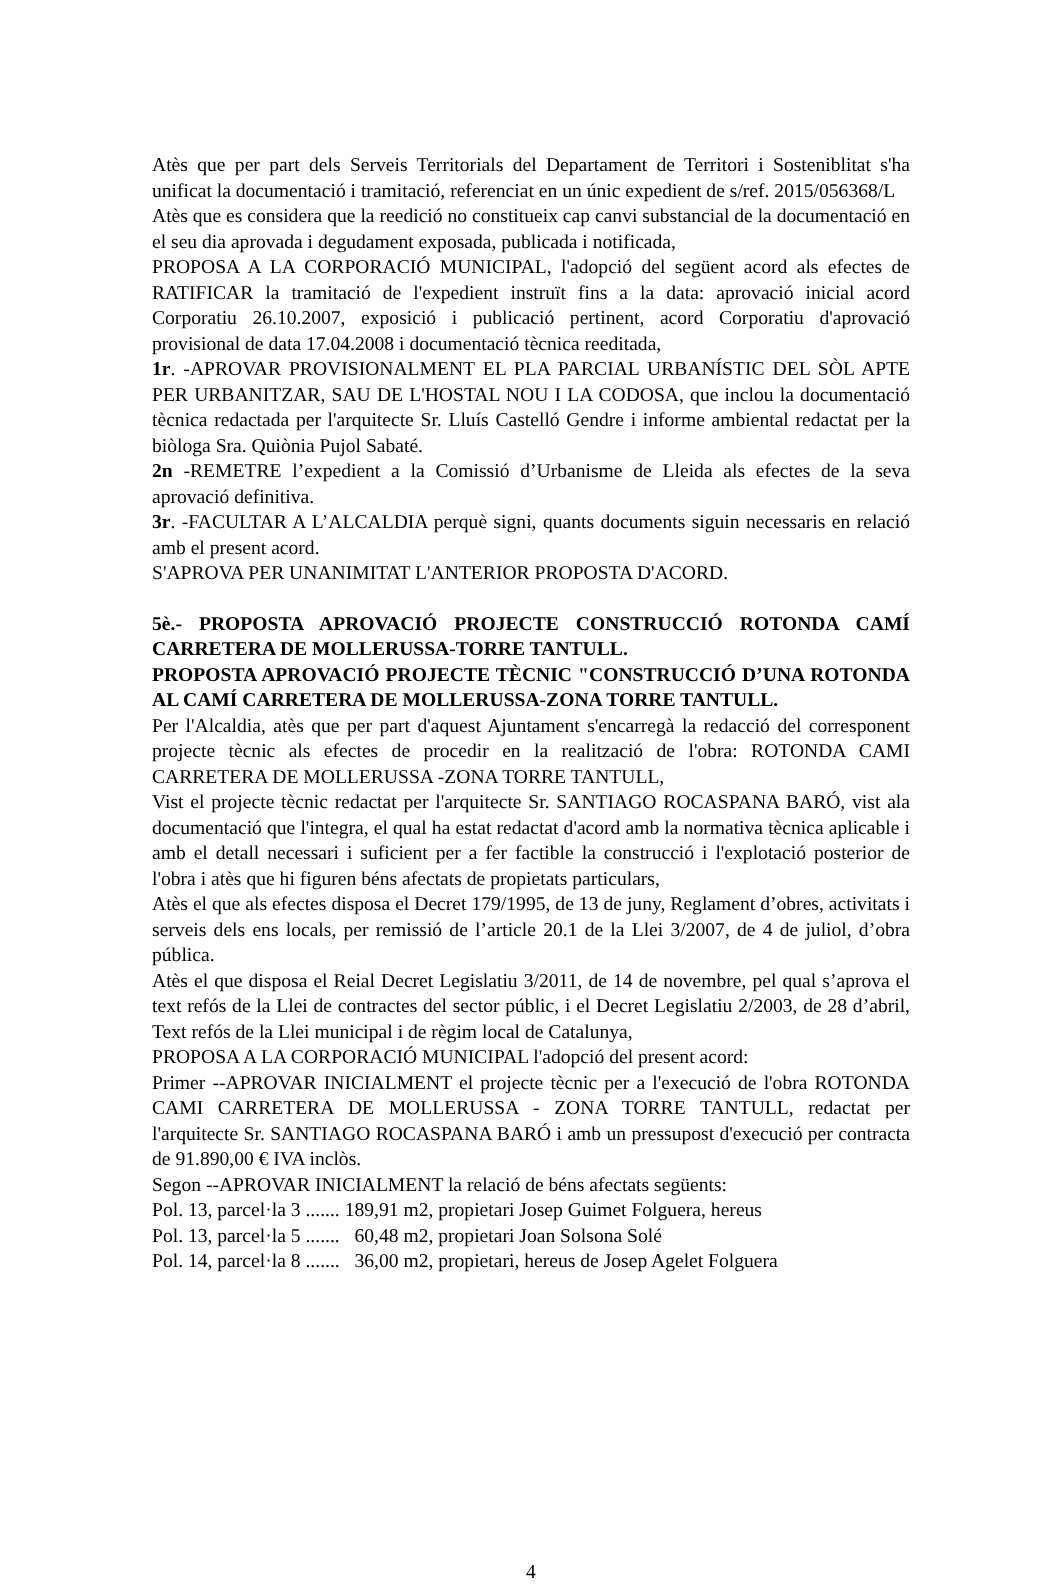Atès que per part dels Serveis Territorials del Departament de Territori i Sosteniblitat s'ha unificat la documentació i tramitació, referenciat en un únic expedient de s/ref. 2015/056368/L
Atès que es considera que la reedició no constitueix cap canvi substancial de la documentació en el seu dia aprovada i degudament exposada, publicada i notificada,
PROPOSA A LA CORPORACIÓ MUNICIPAL, l'adopció del següent acord als efectes de RATIFICAR la tramitació de l'expedient instruït fins a la data: aprovació inicial acord Corporatiu 26.10.2007, exposició i publicació pertinent, acord Corporatiu d'aprovació provisional de data 17.04.2008 i documentació tècnica reeditada,
1r. -APROVAR PROVISIONALMENT EL PLA PARCIAL URBANÍSTIC DEL SÒL APTE PER URBANITZAR, SAU DE L'HOSTAL NOU I LA CODOSA, que inclou la documentació tècnica redactada per l'arquitecte Sr. Lluís Castelló Gendre i informe ambiental redactat per la biòloga Sra. Quiònia Pujol Sabaté.
2n -REMETRE l’expedient a la Comissió d’Urbanisme de Lleida als efectes de la seva aprovació definitiva.
3r. -FACULTAR A L’ALCALDIA perquè signi, quants documents siguin necessaris en relació amb el present acord.
S'APROVA PER UNANIMITAT L'ANTERIOR PROPOSTA D'ACORD.
5è.- PROPOSTA APROVACIÓ PROJECTE CONSTRUCCIÓ ROTONDA CAMÍ CARRETERA DE MOLLERUSSA-TORRE TANTULL.
PROPOSTA APROVACIÓ PROJECTE TÈCNIC "CONSTRUCCIÓ D’UNA ROTONDA AL CAMÍ CARRETERA DE MOLLERUSSA-ZONA TORRE TANTULL.
Per l'Alcaldia, atès que per part d'aquest Ajuntament s'encarregà la redacció del corresponent projecte tècnic als efectes de procedir en la realització de l'obra: ROTONDA CAMI CARRETERA DE MOLLERUSSA -ZONA TORRE TANTULL,
Vist el projecte tècnic redactat per l'arquitecte Sr. SANTIAGO ROCASPANA BARÓ, vist ala documentació que l'integra, el qual ha estat redactat d'acord amb la normativa tècnica aplicable i amb el detall necessari i suficient per a fer factible la construcció i l'explotació posterior de l'obra i atès que hi figuren béns afectats de propietats particulars,
Atès el que als efectes disposa el Decret 179/1995, de 13 de juny, Reglament d’obres, activitats i serveis dels ens locals, per remissió de l’article 20.1 de la Llei 3/2007, de 4 de juliol, d’obra pública.
Atès el que disposa el Reial Decret Legislatiu 3/2011, de 14 de novembre, pel qual s’aprova el text refós de la Llei de contractes del sector públic, i el Decret Legislatiu 2/2003, de 28 d’abril, Text refós de la Llei municipal i de règim local de Catalunya,
PROPOSA A LA CORPORACIÓ MUNICIPAL l'adopció del present acord:
Primer --APROVAR INICIALMENT el projecte tècnic per a l'execució de l'obra ROTONDA CAMI CARRETERA DE MOLLERUSSA - ZONA TORRE TANTULL, redactat per l'arquitecte Sr. SANTIAGO ROCASPANA BARÓ i amb un pressupost d'execució per contracta de 91.890,00 € IVA inclòs.
Segon --APROVAR INICIALMENT la relació de béns afectats següents:
Pol. 13, parcel·la 3 ....... 189,91 m2, propietari Josep Guimet Folguera, hereus
Pol. 13, parcel·la 5 ....... 60,48 m2, propietari Joan Solsona Solé
Pol. 14, parcel·la 8 ....... 36,00 m2, propietari, hereus de Josep Agelet Folguera
4